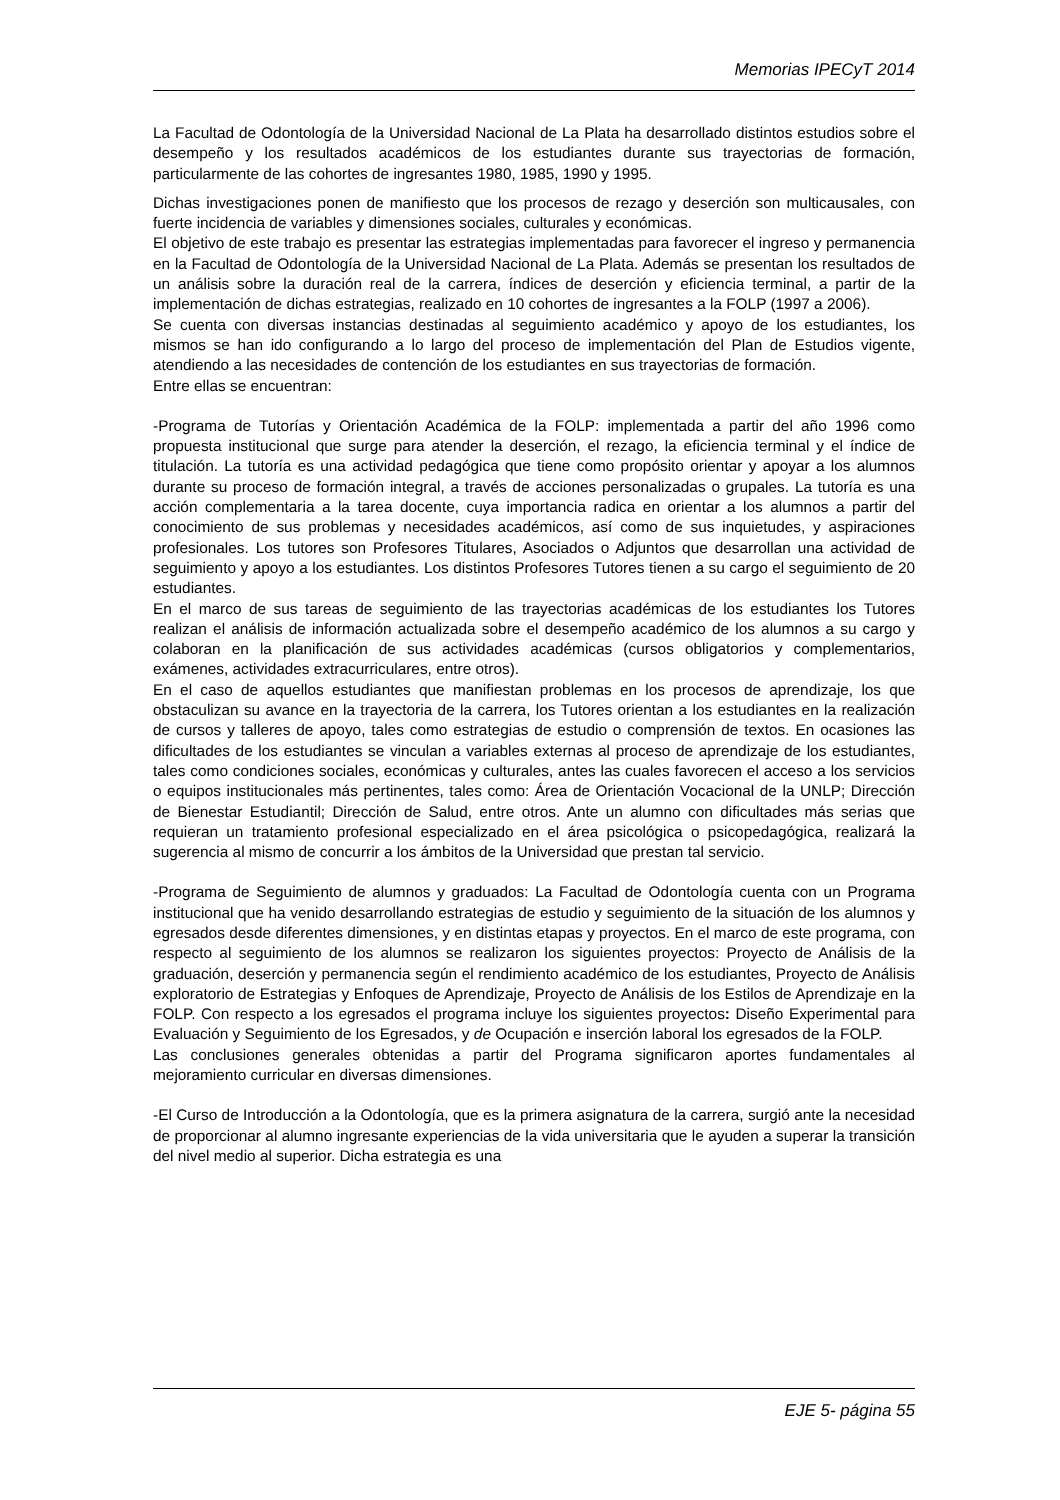Memorias IPECyT 2014
La Facultad de Odontología de la Universidad Nacional de La Plata ha desarrollado distintos estudios sobre el desempeño y los resultados académicos de los estudiantes durante sus trayectorias de formación, particularmente de las cohortes de ingresantes 1980, 1985, 1990 y 1995.
Dichas investigaciones ponen de manifiesto que los procesos de rezago y deserción son multicausales, con fuerte incidencia de variables y dimensiones sociales, culturales y económicas.
El objetivo de este trabajo es presentar las estrategias implementadas para favorecer el ingreso y permanencia en la Facultad de Odontología de la Universidad Nacional de La Plata. Además se presentan los resultados de un análisis sobre la duración real de la carrera, índices de deserción y eficiencia terminal, a partir de la implementación de dichas estrategias, realizado en 10 cohortes de ingresantes a la FOLP (1997 a 2006).
Se cuenta con diversas instancias destinadas al seguimiento académico y apoyo de los estudiantes, los mismos se han ido configurando a lo largo del proceso de implementación del Plan de Estudios vigente, atendiendo a las necesidades de contención de los estudiantes en sus trayectorias de formación.
Entre ellas se encuentran:
-Programa de Tutorías y Orientación Académica de la FOLP: implementada a partir del año 1996 como propuesta institucional que surge para atender la deserción, el rezago, la eficiencia terminal y el índice de titulación. La tutoría es una actividad pedagógica que tiene como propósito orientar y apoyar a los alumnos durante su proceso de formación integral, a través de acciones personalizadas o grupales. La tutoría es una acción complementaria a la tarea docente, cuya importancia radica en orientar a los alumnos a partir del conocimiento de sus problemas y necesidades académicos, así como de sus inquietudes, y aspiraciones profesionales. Los tutores son Profesores Titulares, Asociados o Adjuntos que desarrollan una actividad de seguimiento y apoyo a los estudiantes. Los distintos Profesores Tutores tienen a su cargo el seguimiento de 20 estudiantes.
En el marco de sus tareas de seguimiento de las trayectorias académicas de los estudiantes los Tutores realizan el análisis de información actualizada sobre el desempeño académico de los alumnos a su cargo y colaboran en la planificación de sus actividades académicas (cursos obligatorios y complementarios, exámenes, actividades extracurriculares, entre otros).
En el caso de aquellos estudiantes que manifiestan problemas en los procesos de aprendizaje, los que obstaculizan su avance en la trayectoria de la carrera, los Tutores orientan a los estudiantes en la realización de cursos y talleres de apoyo, tales como estrategias de estudio o comprensión de textos. En ocasiones las dificultades de los estudiantes se vinculan a variables externas al proceso de aprendizaje de los estudiantes, tales como condiciones sociales, económicas y culturales, antes las cuales favorecen el acceso a los servicios o equipos institucionales más pertinentes, tales como: Área de Orientación Vocacional de la UNLP; Dirección de Bienestar Estudiantil; Dirección de Salud, entre otros. Ante un alumno con dificultades más serias que requieran un tratamiento profesional especializado en el área psicológica o psicopedagógica, realizará la sugerencia al mismo de concurrir a los ámbitos de la Universidad que prestan tal servicio.
-Programa de Seguimiento de alumnos y graduados: La Facultad de Odontología cuenta con un Programa institucional que ha venido desarrollando estrategias de estudio y seguimiento de la situación de los alumnos y egresados desde diferentes dimensiones, y en distintas etapas y proyectos. En el marco de este programa, con respecto al seguimiento de los alumnos se realizaron los siguientes proyectos: Proyecto de Análisis de la graduación, deserción y permanencia según el rendimiento académico de los estudiantes, Proyecto de Análisis exploratorio de Estrategias y Enfoques de Aprendizaje, Proyecto de Análisis de los Estilos de Aprendizaje en la FOLP. Con respecto a los egresados el programa incluye los siguientes proyectos: Diseño Experimental para Evaluación y Seguimiento de los Egresados, y de Ocupación e inserción laboral los egresados de la FOLP.
Las conclusiones generales obtenidas a partir del Programa significaron aportes fundamentales al mejoramiento curricular en diversas dimensiones.
-El Curso de Introducción a la Odontología, que es la primera asignatura de la carrera, surgió ante la necesidad de proporcionar al alumno ingresante experiencias de la vida universitaria que le ayuden a superar la transición del nivel medio al superior. Dicha estrategia es una
EJE 5- página 55